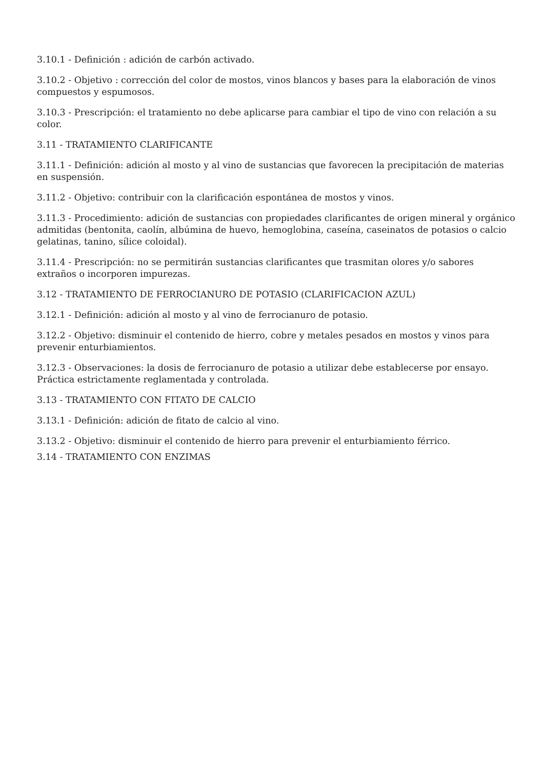3.10.1 - Definición : adición de carbón activado.
3.10.2 - Objetivo : corrección del color de mostos, vinos blancos y bases para la elaboración de vinos compuestos y espumosos.
3.10.3 - Prescripción: el tratamiento no debe aplicarse para cambiar el tipo de vino con relación a su color.
3.11 - TRATAMIENTO CLARIFICANTE
3.11.1 - Definición: adición al mosto y al vino de sustancias que favorecen la precipitación de materias en suspensión.
3.11.2 - Objetivo: contribuir con la clarificación espontánea de mostos y vinos.
3.11.3 - Procedimiento: adición de sustancias con propiedades clarificantes de origen mineral y orgánico admitidas (bentonita, caolín, albúmina de huevo, hemoglobina, caseína, caseinatos de potasios o calcio gelatinas, tanino, sílice coloidal).
3.11.4 - Prescripción: no se permitirán sustancias clarificantes que trasmitan olores y/o sabores extraños o incorporen impurezas.
3.12 - TRATAMIENTO DE FERROCIANURO DE POTASIO (CLARIFICACION AZUL)
3.12.1 - Definición: adición al mosto y al vino de ferrocianuro de potasio.
3.12.2 - Objetivo: disminuir el contenido de hierro, cobre y metales pesados en mostos y vinos para prevenir enturbiamientos.
3.12.3 - Observaciones: la dosis de ferrocianuro de potasio a utilizar debe establecerse por ensayo. Práctica estrictamente reglamentada y controlada.
3.13 - TRATAMIENTO CON FITATO DE CALCIO
3.13.1 - Definición: adición de fitato de calcio al vino.
3.13.2 - Objetivo: disminuir el contenido de hierro para prevenir el enturbiamiento férrico.
3.14 - TRATAMIENTO CON ENZIMAS